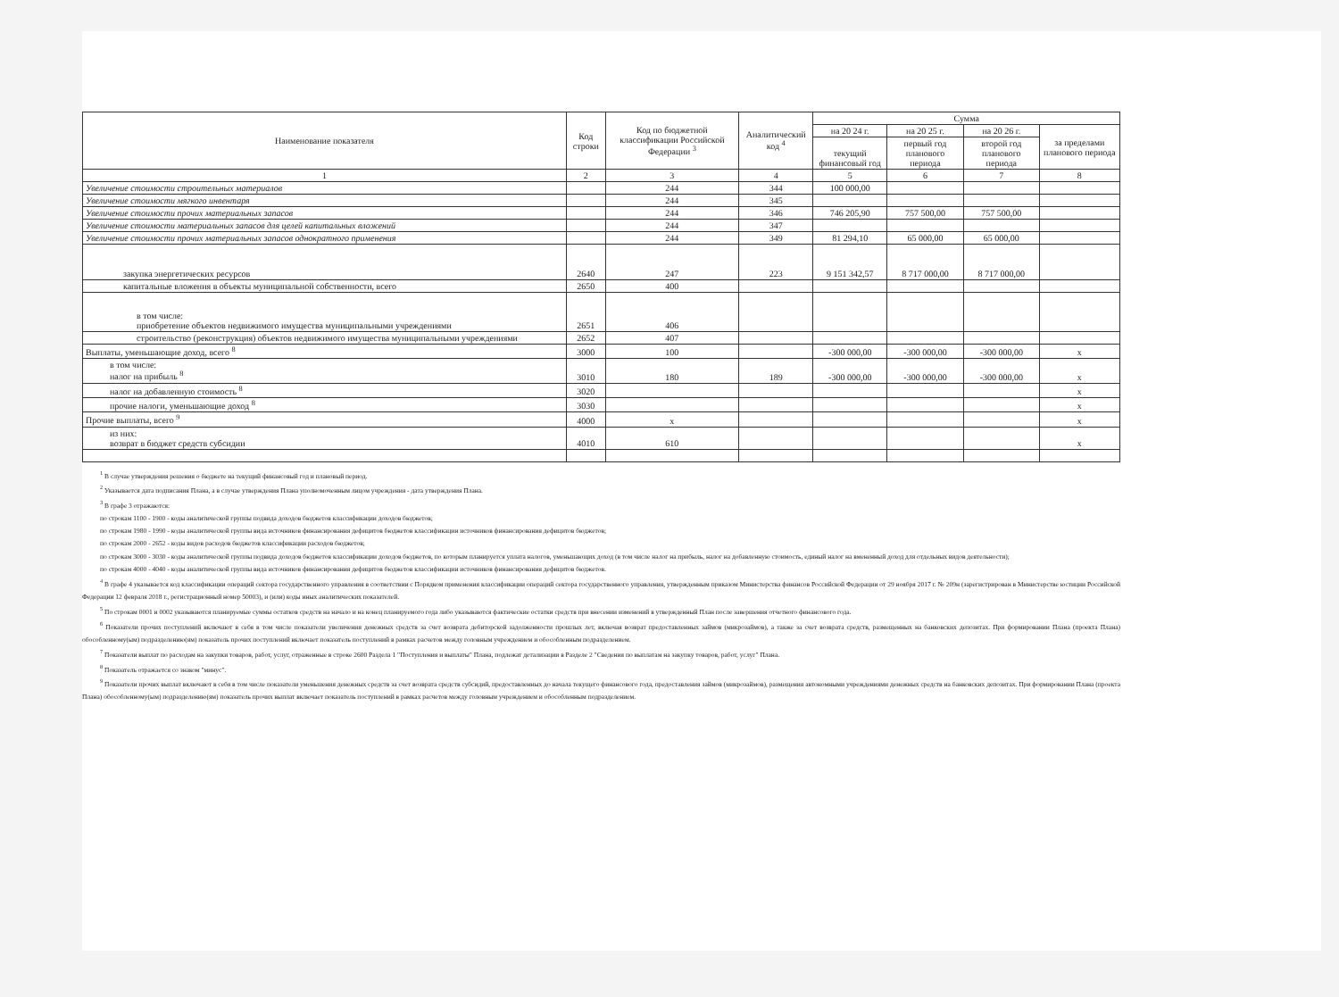| Наименование показателя | Код строки | Код по бюджетной классификации Российской Федерации <sup>3</sup> | Аналитический код <sup>4</sup> | Сумма | | | |
| --- | --- | --- | --- | --- | --- | --- | --- |
| | | | | на 20 24 г. | на 20 25 г. | на 20 26 г. | за пределами планового периода |
| | | | | текущий финансовый год | первый год планового периода | второй год планового периода | |
| 1 | 2 | 3 | 4 | 5 | 6 | 7 | 8 |
| Увеличение стоимости строительных материалов | | 244 | 344 | 100 000,00 | | | |
| Увеличение стоимости мягкого инвентаря | | 244 | 345 | | | | |
| Увеличение стоимости прочих материальных запасов | | 244 | 346 | 746 205,90 | 757 500,00 | 757 500,00 | |
| Увеличение стоимости материальных запасов для целей капитальных вложений | | 244 | 347 | | | | |
| Увеличение стоимости прочих материальных запасов однократного применения | | 244 | 349 | 81 294,10 | 65 000,00 | 65 000,00 | |
| закупка энергетических ресурсов | 2640 | 247 | 223 | 9 151 342,57 | 8 717 000,00 | 8 717 000,00 | |
| капитальные вложения в объекты муниципальной собственности, всего | 2650 | 400 | | | | | |
| в том числе: приобретение объектов недвижимого имущества муниципальными учреждениями | 2651 | 406 | | | | | |
| строительство (реконструкция) объектов недвижимого имущества муниципальными учреждениями | 2652 | 407 | | | | | |
| Выплаты, уменьшающие доход, всего <sup>8</sup> | 3000 | 100 | | -300 000,00 | -300 000,00 | -300 000,00 | х |
| в том числе: налог на прибыль <sup>8</sup> | 3010 | 180 | 189 | -300 000,00 | -300 000,00 | -300 000,00 | х |
| налог на добавленную стоимость <sup>8</sup> | 3020 | | | | | | х |
| прочие налоги, уменьшающие доход <sup>8</sup> | 3030 | | | | | | х |
| Прочие выплаты, всего <sup>9</sup> | 4000 | х | | | | | х |
| из них: возврат в бюджет средств субсидии | 4010 | 610 | | | | | х |
<sup>1</sup> В случае утверждения решения о бюджете на текущий финансовый год и плановый период.
<sup>2</sup> Указывается дата подписания Плана, а в случае утверждения Плана уполномоченным лицом учреждения - дата утверждения Плана.
<sup>3</sup> В графе 3 отражаются:
по строкам 1100 - 1900 - коды аналитической группы подвида доходов бюджетов классификации доходов бюджетов;
по строкам 1980 - 1990 - коды аналитической группы вида источников финансирования дефицитов бюджетов классификации источников финансирования дефицитов бюджетов;
по строкам 2000 - 2652 - коды видов расходов бюджетов классификации расходов бюджетов;
по строкам 3000 - 3030 - коды аналитической группы подвида доходов бюджетов классификации доходов бюджетов, по которым планируется уплата налогов, уменьшающих доход (в том числе налог на прибыль, налог на добавленную стоимость, единый налог на вмененный доход для отдельных видов деятельности);
по строкам 4000 - 4040 - коды аналитической группы вида источников финансирования дефицитов бюджетов классификации источников финансирования дефицитов бюджетов.
<sup>4</sup> В графе 4 указывается код классификации операций сектора государственного управления в соответствии с Порядком применения классификации операций сектора государственного управления, утвержденным приказом Министерства финансов Российской Федерации от 29 ноября 2017 г. № 209н (зарегистрирован в Министерстве юстиции Российской Федерации 12 февраля 2018 г., регистрационный номер 50003), и (или) коды иных аналитических показателей.
<sup>5</sup> По строкам 0001 и 0002 указываются планируемые суммы остатков средств на начало и на конец планируемого года либо указываются фактические остатки средств при внесении изменений в утвержденный План после завершения отчетного финансового года.
<sup>6</sup> Показатели прочих поступлений включают в себя в том числе показатели увеличения денежных средств за счет возврата дебиторской задолженности прошлых лет, включая возврат предоставленных займов (микрозаймов), а также за счет возврата средств, размещенных на банковских депозитах. При формировании Плана (проекта Плана) обособленному(ым) подразделению(ям) показатель прочих поступлений включает показатель поступлений в рамках расчетов между головным учреждением и обособленным подразделением.
<sup>7</sup> Показатели выплат по расходам на закупки товаров, работ, услуг, отраженные в строке 2600 Раздела 1 "Поступления и выплаты" Плана, подлежат детализации в Разделе 2 "Сведения по выплатам на закупку товаров, работ, услуг" Плана.
<sup>8</sup> Показатель отражается со знаком "минус".
<sup>9</sup> Показатели прочих выплат включают в себя в том числе показатели уменьшения денежных средств за счет возврата средств субсидий, предоставленных до начала текущего финансового года, предоставления займов (микрозаймов), размещения автономными учреждениями денежных средств на банковских депозитах. При формировании Плана (проекта Плана) обособленному(ым) подразделению(ям) показатель прочих выплат включает показатель поступлений в рамках расчетов между головным учреждением и обособленным подразделением.